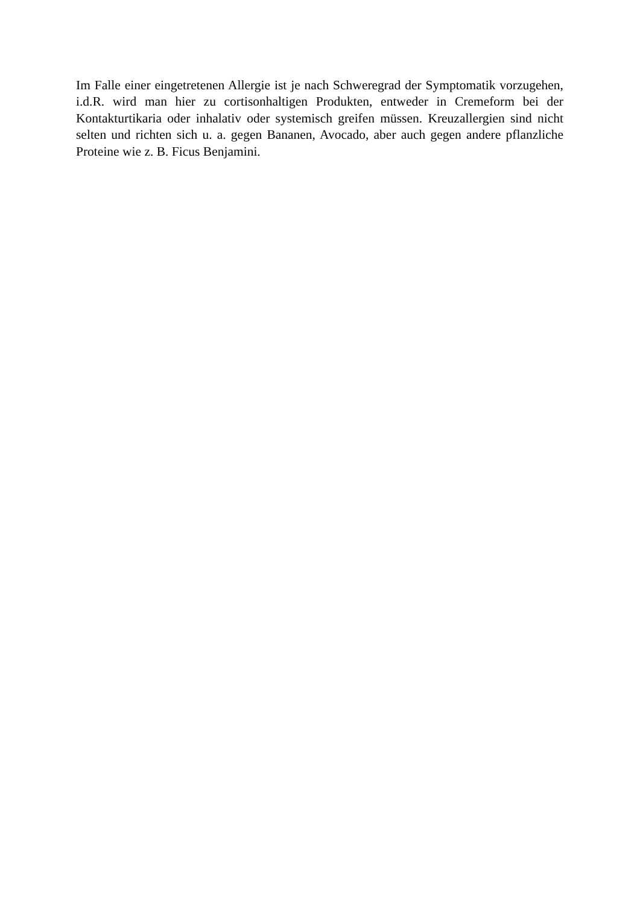Im Falle einer eingetretenen Allergie ist je nach Schweregrad der Symptomatik vorzugehen, i.d.R. wird man hier zu cortisonhaltigen Produkten, entweder in Cremeform bei der Kontakturtikaria oder inhalativ oder systemisch greifen müssen. Kreuzallergien sind nicht selten und richten sich u. a. gegen Bananen, Avocado, aber auch gegen andere pflanzliche Proteine wie z. B. Ficus Benjamini.